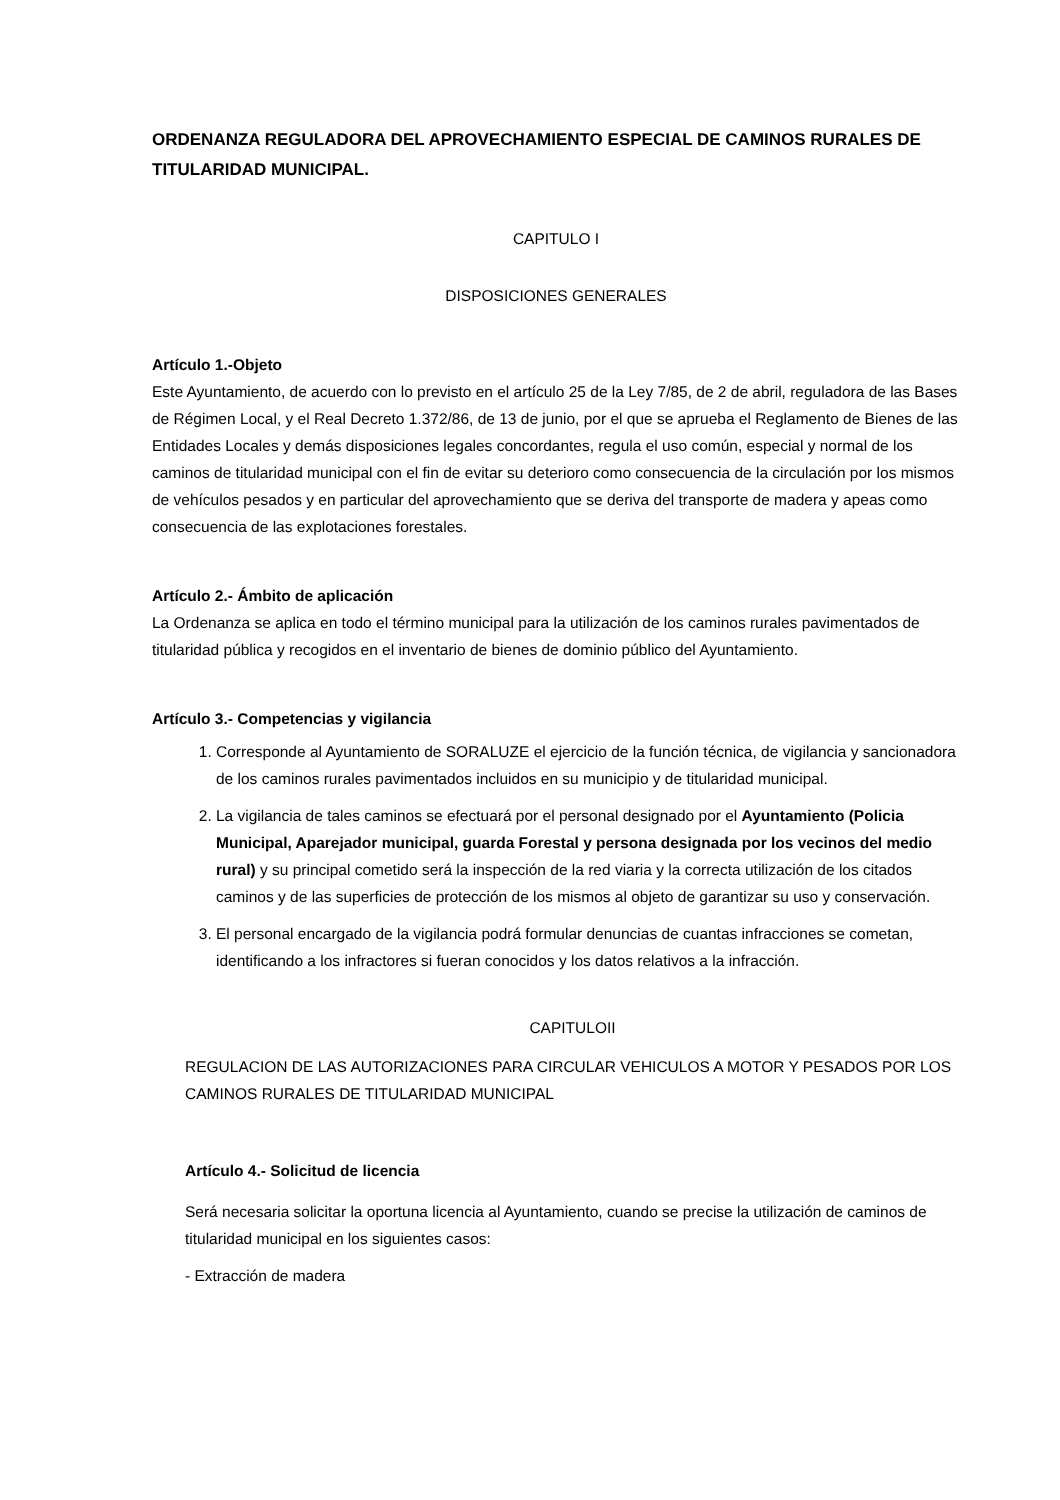ORDENANZA REGULADORA DEL APROVECHAMIENTO ESPECIAL DE CAMINOS RURALES DE TITULARIDAD MUNICIPAL.
CAPITULO I
DISPOSICIONES GENERALES
Artículo 1.-Objeto
Este Ayuntamiento, de acuerdo con lo previsto en el artículo 25 de la Ley 7/85, de 2 de abril, reguladora de las Bases de Régimen Local, y el Real Decreto 1.372/86, de 13 de junio, por el que se aprueba el Reglamento de Bienes de las Entidades Locales y demás disposiciones legales concordantes, regula el uso común, especial y normal de los caminos de titularidad municipal con el fin de evitar su deterioro como consecuencia de la circulación por los mismos de vehículos pesados y en particular del aprovechamiento que se deriva del transporte de madera y apeas como consecuencia de las explotaciones forestales.
Artículo 2.- Ámbito de aplicación
La Ordenanza se aplica en todo el término municipal para la utilización de los caminos rurales pavimentados de titularidad pública y recogidos en el inventario de bienes de dominio público del Ayuntamiento.
Artículo 3.- Competencias y vigilancia
1. Corresponde al Ayuntamiento de SORALUZE el ejercicio de la función técnica, de vigilancia y sancionadora de los caminos rurales pavimentados incluidos en su municipio y de titularidad municipal.
2. La vigilancia de tales caminos se efectuará por el personal designado por el Ayuntamiento (Policia Municipal, Aparejador municipal, guarda Forestal y persona designada por los vecinos del medio rural) y su principal cometido será la inspección de la red viaria y la correcta utilización de los citados caminos y de las superficies de protección de los mismos al objeto de garantizar su uso y conservación.
3. El personal encargado de la vigilancia podrá formular denuncias de cuantas infracciones se cometan, identificando a los infractores si fueran conocidos y los datos relativos a la infracción.
CAPITULOII
REGULACION DE LAS AUTORIZACIONES PARA CIRCULAR VEHICULOS A MOTOR Y PESADOS POR LOS CAMINOS RURALES DE TITULARIDAD MUNICIPAL
Artículo 4.- Solicitud de licencia
Será necesaria solicitar la oportuna licencia al Ayuntamiento, cuando se precise la utilización de caminos de titularidad municipal en los siguientes casos:
- Extracción de madera